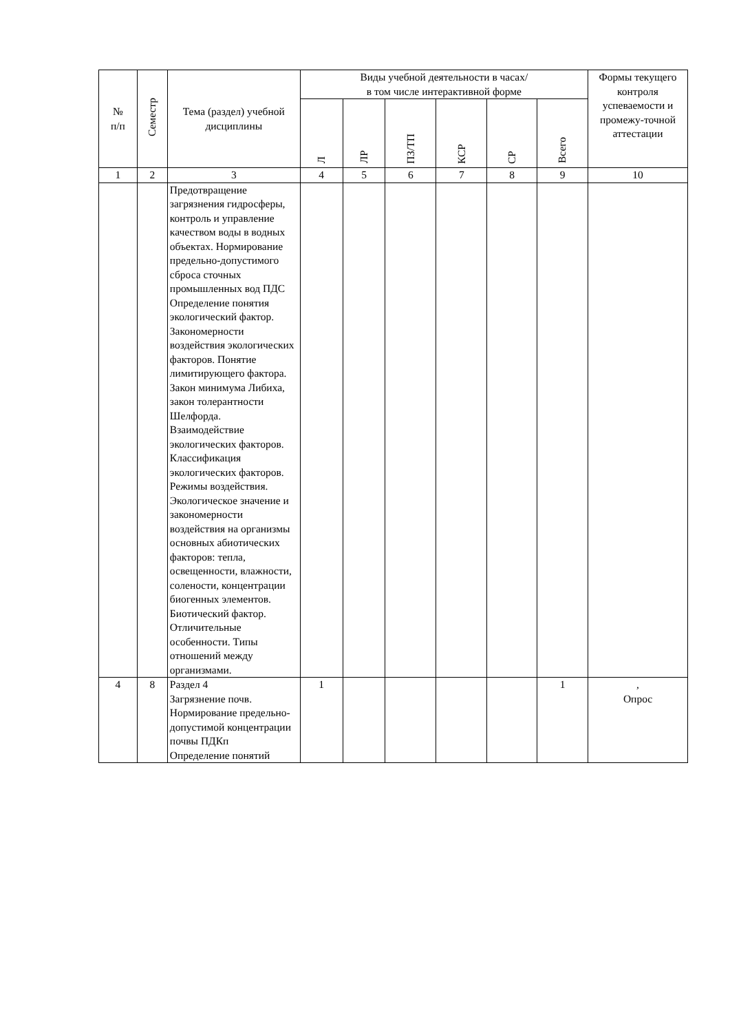| № п/п | Семестр | Тема (раздел) учебной дисциплины | Виды учебной деятельности в часах/ в том числе интерактивной форме | | | | | | Формы текущего контроля успеваемости и промежу-точной аттестации |
| --- | --- | --- | --- | --- | --- | --- | --- | --- | --- |
| | | | Л | ЛР | ПЗ/ТП | КСР | СР | Всего | |
| 1 | 2 | 3 | 4 | 5 | 6 | 7 | 8 | 9 | 10 |
| | | Предотвращение загрязнения гидросферы, контроль и управление качеством воды в водных объектах. Нормирование предельно-допустимого сброса сточных промышленных вод ПДС Определение понятия экологический фактор. Закономерности воздействия экологических факторов. Понятие лимитирующего фактора. Закон минимума Либиха, закон толерантности Шелфорда. Взаимодействие экологических факторов. Классификация экологических факторов. Режимы воздействия. Экологическое значение и закономерности воздействия на организмы основных абиотических факторов: тепла, освещенности, влажности, солености, концентрации биогенных элементов. Биотический фактор. Отличительные особенности. Типы отношений между организмами. | | | | | | | |
| 4 | 8 | Раздел 4 Загрязнение почв. Нормирование предельно-допустимой концентрации почвы ПДКп Определение понятий | 1 | | | | | 1 | , Опрос |